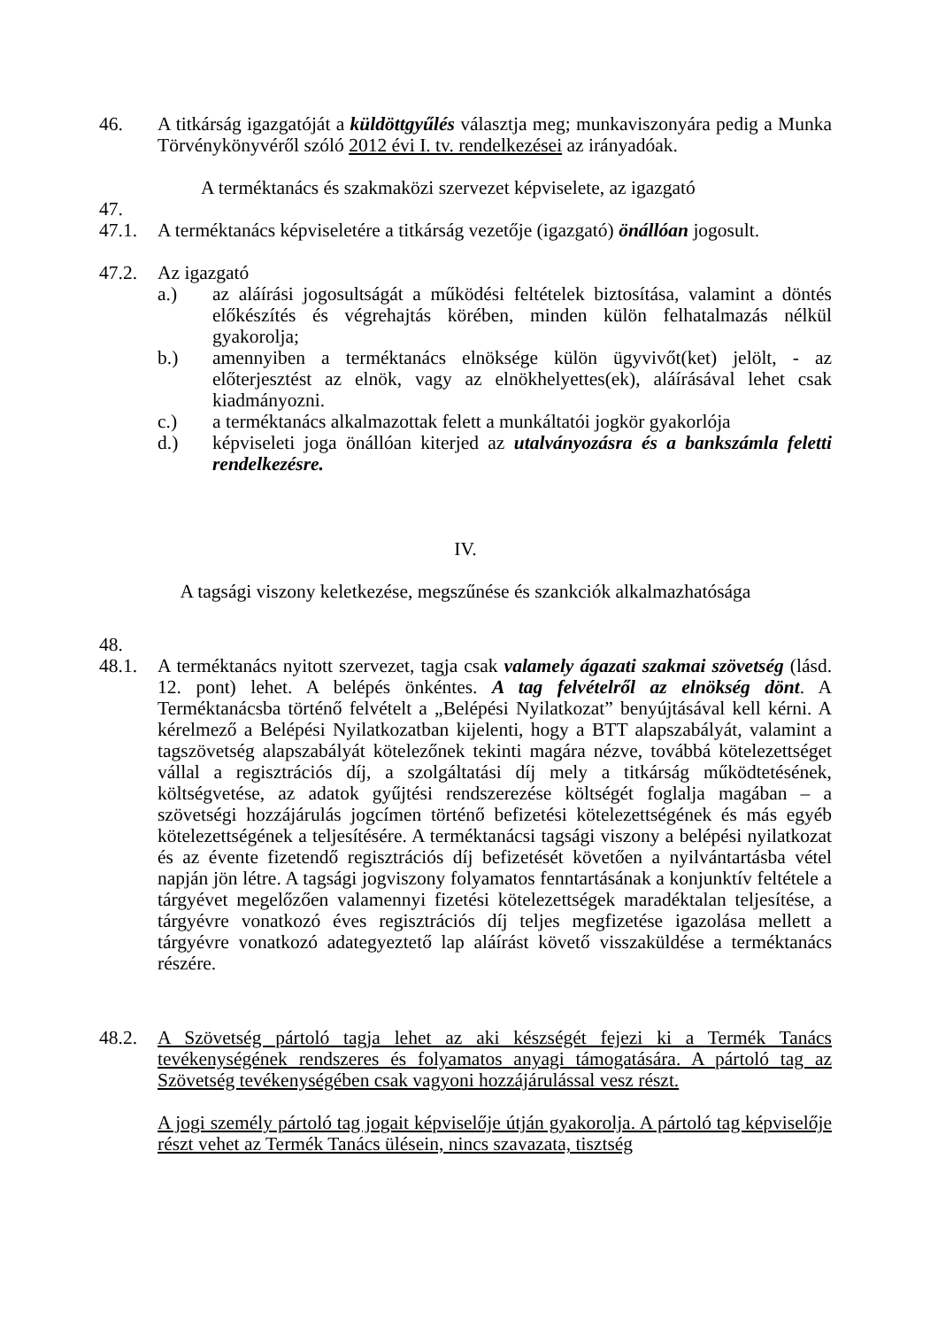46. A titkárság igazgatóját a küldöttgyűlés választja meg; munkaviszonyára pedig a Munka Törvénykönyvéről szóló 2012 évi I. tv. rendelkezései az irányadóak.
A terméktanács és szakmaközi szervezet képviselete, az igazgató
47.
47.1. A terméktanács képviseletére a titkárság vezetője (igazgató) önállóan jogosult.
47.2. Az igazgató
a.) az aláírási jogosultságát a működési feltételek biztosítása, valamint a döntés előkészítés és végrehajtás körében, minden külön felhatalmazás nélkül gyakorolja;
b.) amennyiben a terméktanács elnöksége külön ügyvivőt(ket) jelölt, - az előterjesztést az elnök, vagy az elnökhelyettes(ek), aláírásával lehet csak kiadmányozni.
c.) a terméktanács alkalmazottak felett a munkáltatói jogkör gyakorlója
d.) képviseleti joga önállóan kiterjed az utalványozásra és a bankszámla feletti rendelkezésre.
IV.
A tagsági viszony keletkezése, megszűnése és szankciók alkalmazhatósága
48.
48.1. A terméktanács nyitott szervezet, tagja csak valamely ágazati szakmai szövetség (lásd. 12. pont) lehet. A belépés önkéntes. A tag felvételről az elnökség dönt. A Terméktanácsba történő felvételt a „Belépési Nyilatkozat” benyújtásával kell kérni. A kérelmező a Belépési Nyilatkozatban kijelenti, hogy a BTT alapszabályát, valamint a tagszövetség alapszabályát kötelezőnek tekinti magára nézve, továbbá kötelezettséget vállal a regisztrációs díj, a szolgáltatási díj mely a titkárság működtetésének, költségvetése, az adatok gyűjtési rendszerezése költségét foglalja magában – a szövetségi hozzájárulás jogcímen történő befizetési kötelezettségének és más egyéb kötelezettségének a teljesítésére. A terméktanácsi tagsági viszony a belépési nyilatkozat és az évente fizetendő regisztrációs díj befizetését követően a nyilvántartásba vétel napján jön létre. A tagsági jogviszony folyamatos fenntartásának a konjunktív feltétele a tárgyévet megelőzően valamennyi fizetési kötelezettségek maradéktalan teljesítése, a tárgyévre vonatkozó éves regisztrációs díj teljes megfizetése igazolása mellett a tárgyévre vonatkozó adategyeztető lap aláírást követő visszaküldése a terméktanács részére.
48.2. A Szövetség pártoló tagja lehet az aki készségét fejezi ki a Termék Tanács tevékenységének rendszeres és folyamatos anyagi támogatására. A pártoló tag az Szövetség tevékenységében csak vagyoni hozzájárulással vesz részt.
A jogi személy pártoló tag jogait képviselője útján gyakorolja. A pártoló tag képviselője részt vehet az Termék Tanács ülésein, nincs szavazata, tisztség